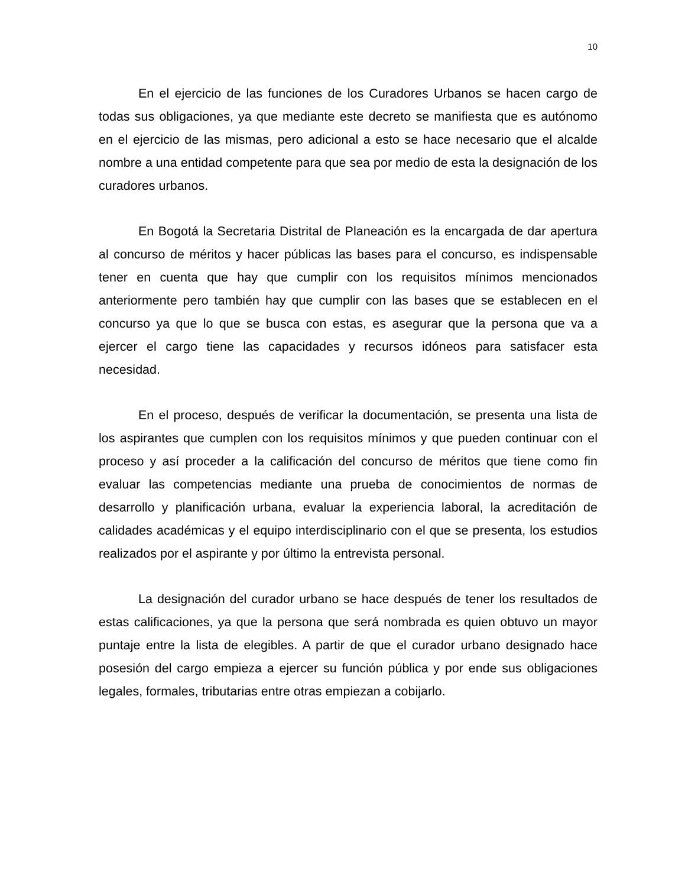10
En el ejercicio de las funciones de los Curadores Urbanos se hacen cargo de todas sus obligaciones, ya que mediante este decreto se manifiesta que es autónomo en el ejercicio de las mismas, pero adicional a esto se hace necesario que el alcalde nombre a una entidad competente para que sea por medio de esta la designación de los curadores urbanos.
En Bogotá la Secretaria Distrital de Planeación es la encargada de dar apertura al concurso de méritos y hacer públicas las bases para el concurso, es indispensable tener en cuenta que hay que cumplir con los requisitos mínimos mencionados anteriormente pero también hay que cumplir con las bases que se establecen en el concurso ya que lo que se busca con estas, es asegurar que la persona que va a ejercer el cargo tiene las capacidades y recursos idóneos para satisfacer esta necesidad.
En el proceso, después de verificar la documentación, se presenta una lista de los aspirantes que cumplen con los requisitos mínimos y que pueden continuar con el proceso y así proceder a la calificación del concurso de méritos que tiene como fin evaluar las competencias mediante una prueba de conocimientos de normas de desarrollo y planificación urbana, evaluar la experiencia laboral, la acreditación de calidades académicas y el equipo interdisciplinario con el que se presenta, los estudios realizados por el aspirante y por último la entrevista personal.
La designación del curador urbano se hace después de tener los resultados de estas calificaciones, ya que la persona que será nombrada es quien obtuvo un mayor puntaje entre la lista de elegibles. A partir de que el curador urbano designado hace posesión del cargo empieza a ejercer su función pública y por ende sus obligaciones legales, formales, tributarias entre otras empiezan a cobijarlo.